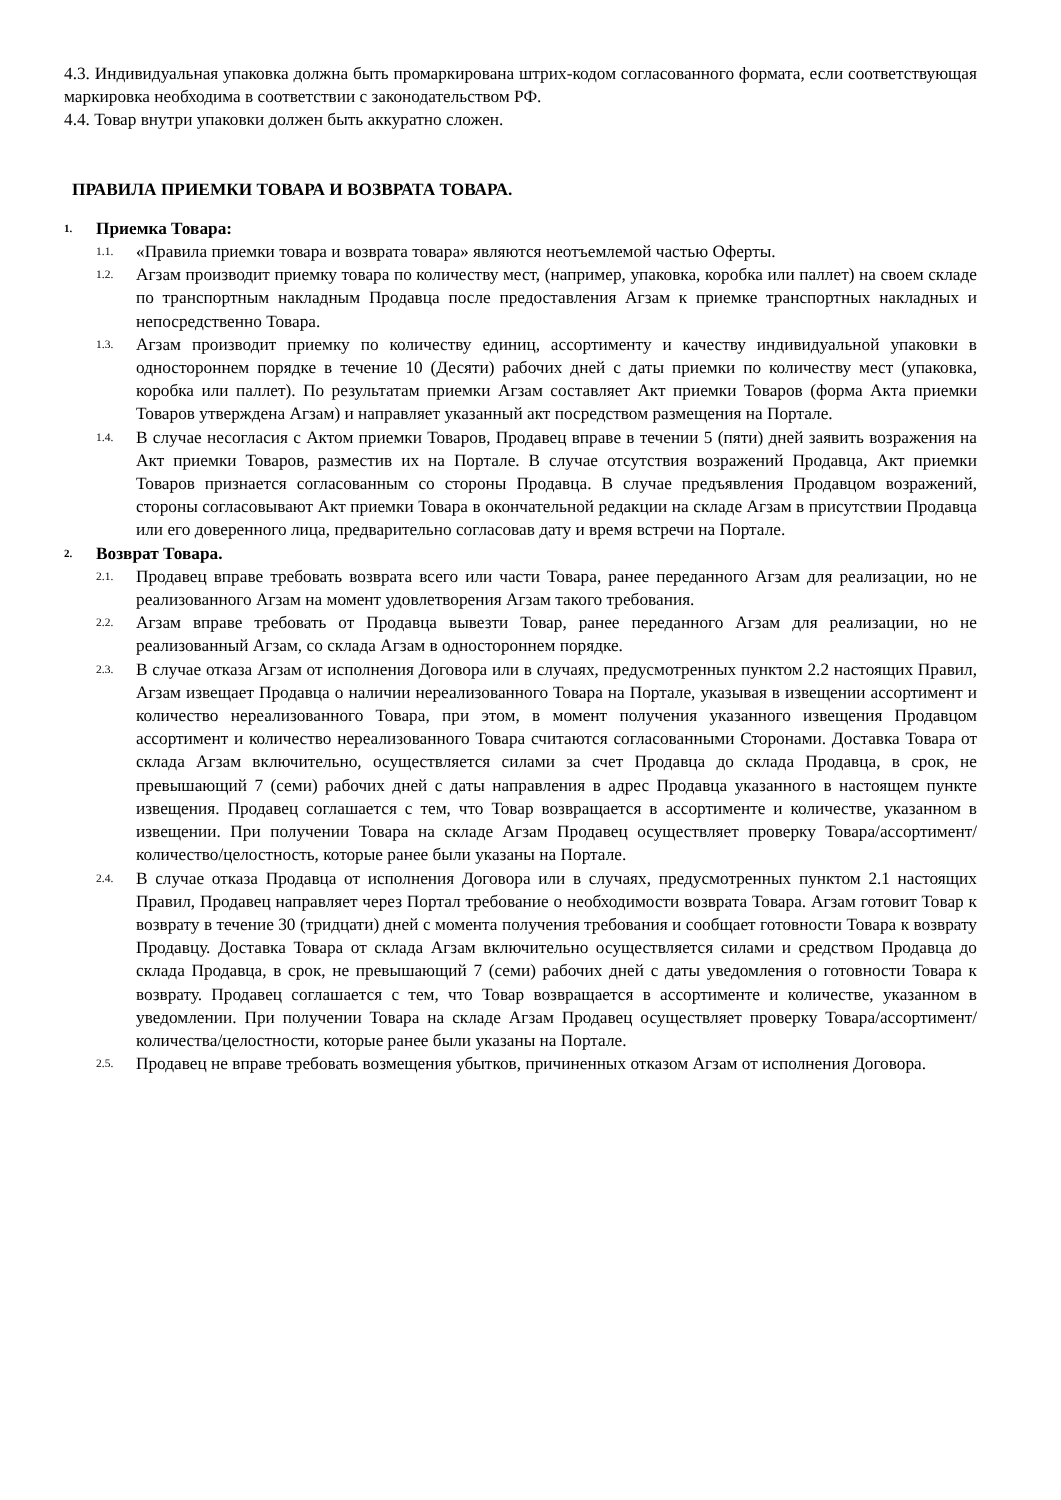4.3. Индивидуальная упаковка должна быть промаркирована штрих-кодом согласованного формата, если соответствующая маркировка необходима в соответствии с законодательством РФ.
4.4. Товар внутри упаковки должен быть аккуратно сложен.
ПРАВИЛА ПРИЕМКИ ТОВАРА И ВОЗВРАТА ТОВАРА.
1. Приемка Товара:
1.1.
«Правила приемки товара и возврата товара» являются неотъемлемой частью Оферты.
1.2.
Агзам производит приемку товара по количеству мест, (например, упаковка, коробка или паллет) на своем складе по транспортным накладным Продавца после предоставления Агзам к приемке транспортных накладных и непосредственно Товара.
1.3.
Агзам производит приемку по количеству единиц, ассортименту и качеству индивидуальной упаковки в одностороннем порядке в течение 10 (Десяти) рабочих дней с даты приемки по количеству мест (упаковка, коробка или паллет). По результатам приемки Агзам составляет Акт приемки Товаров (форма Акта приемки Товаров утверждена Агзам) и направляет указанный акт посредством размещения на Портале.
1.4.
В случае несогласия с Актом приемки Товаров, Продавец вправе в течении 5 (пяти) дней заявить возражения на Акт приемки Товаров, разместив их на Портале. В случае отсутствия возражений Продавца, Акт приемки Товаров признается согласованным со стороны Продавца. В случае предъявления Продавцом возражений, стороны согласовывают Акт приемки Товара в окончательной редакции на складе Агзам в присутствии Продавца или его доверенного лица, предварительно согласовав дату и время встречи на Портале.
2. Возврат Товара.
2.1.
Продавец вправе требовать возврата всего или части Товара, ранее переданного Агзам для реализации, но не реализованного Агзам на момент удовлетворения Агзам такого требования.
2.2.
Агзам вправе требовать от Продавца вывезти Товар, ранее переданного Агзам для реализации, но не реализованный Агзам, со склада Агзам в одностороннем порядке.
2.3.
В случае отказа Агзам от исполнения Договора или в случаях, предусмотренных пунктом 2.2 настоящих Правил, Агзам извещает Продавца о наличии нереализованного Товара на Портале, указывая в извещении ассортимент и количество нереализованного Товара, при этом, в момент получения указанного извещения Продавцом ассортимент и количество нереализованного Товара считаются согласованными Сторонами. Доставка Товара от склада Агзам включительно, осуществляется силами за счет Продавца до склада Продавца, в срок, не превышающий 7 (семи) рабочих дней с даты направления в адрес Продавца указанного в настоящем пункте извещения. Продавец соглашается с тем, что Товар возвращается в ассортименте и количестве, указанном в извещении. При получении Товара на складе Агзам Продавец осуществляет проверку Товара/ассортимент/количество/целостность, которые ранее были указаны на Портале.
2.4.
В случае отказа Продавца от исполнения Договора или в случаях, предусмотренных пунктом 2.1 настоящих Правил, Продавец направляет через Портал требование о необходимости возврата Товара. Агзам готовит Товар к возврату в течение 30 (тридцати) дней с момента получения требования и сообщает готовности Товара к возврату Продавцу. Доставка Товара от склада Агзам включительно осуществляется силами и средством Продавца до склада Продавца, в срок, не превышающий 7 (семи) рабочих дней с даты уведомления о готовности Товара к возврату. Продавец соглашается с тем, что Товар возвращается в ассортименте и количестве, указанном в уведомлении. При получении Товара на складе Агзам Продавец осуществляет проверку Товара/ассортимент/количества/целостности, которые ранее были указаны на Портале.
2.5.
Продавец не вправе требовать возмещения убытков, причиненных отказом Агзам от исполнения Договора.